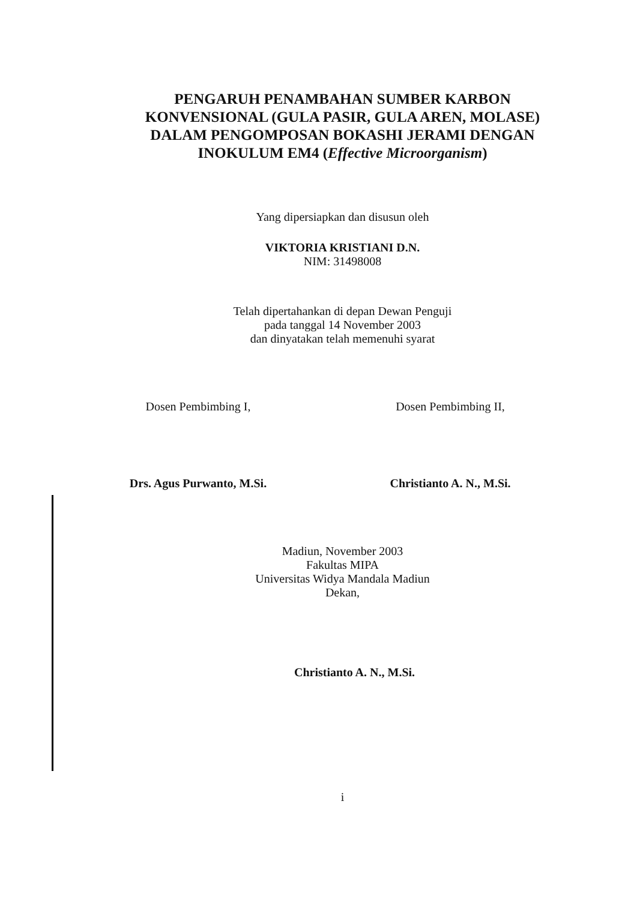PENGARUH PENAMBAHAN SUMBER KARBON
KONVENSIONAL (GULA PASIR, GULA AREN, MOLASE)
DALAM PENGOMPOSAN BOKASHI JERAMI DENGAN
INOKULUM EM4 (Effective Microorganism)
Yang dipersiapkan dan disusun oleh
VIKTORIA KRISTIANI D.N.
NIM: 31498008
Telah dipertahankan di depan Dewan Penguji
pada tanggal 14 November 2003
dan dinyatakan telah memenuhi syarat
Dosen Pembimbing I,
Drs. Agus Purwanto, M.Si.
Dosen Pembimbing II,
Christianto A. N., M.Si.
Madiun, November 2003
Fakultas MIPA
Universitas Widya Mandala Madiun
Dekan,
Christianto A. N., M.Si.
i